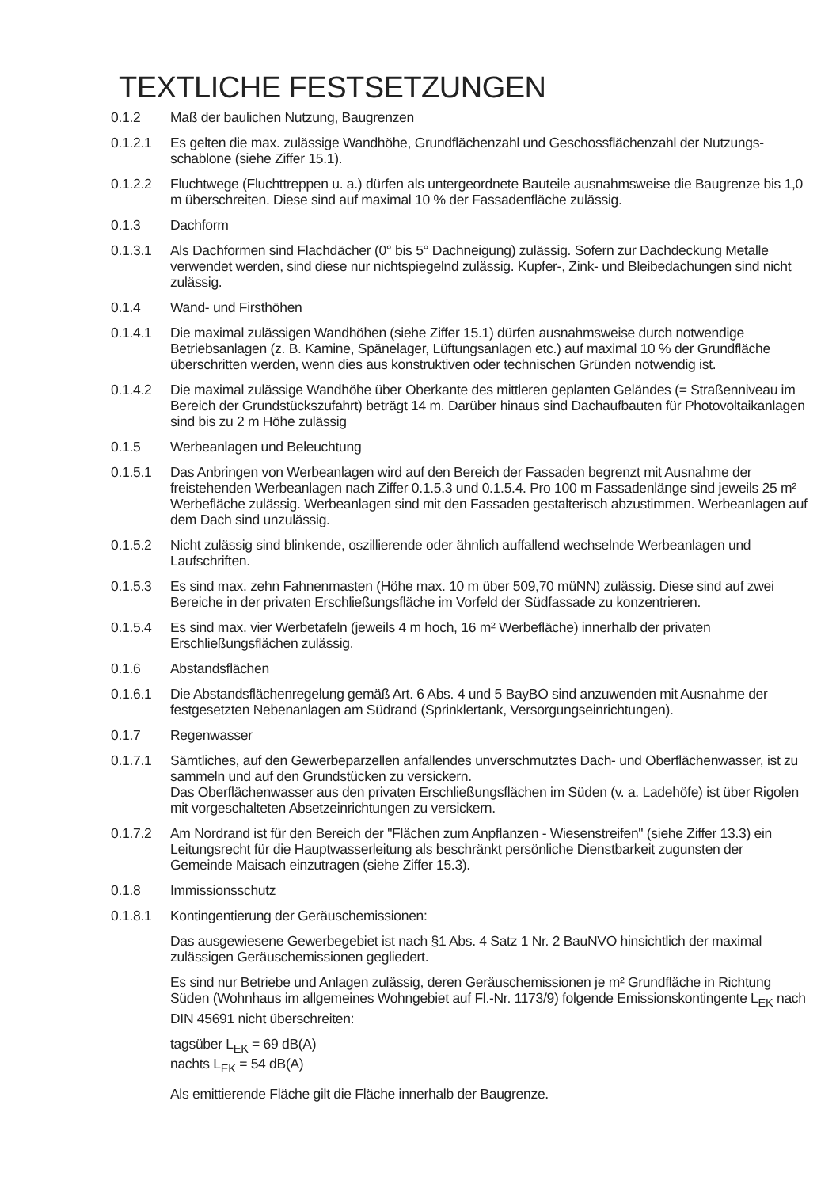TEXTLICHE FESTSETZUNGEN
0.1.2 Maß der baulichen Nutzung, Baugrenzen
0.1.2.1 Es gelten die max. zulässige Wandhöhe, Grundflächenzahl und Geschossflächenzahl der Nutzungs­schablone (siehe Ziffer 15.1).
0.1.2.2 Fluchtwege (Fluchttreppen u. a.) dürfen als untergeordnete Bauteile ausnahmsweise die Baugrenze bis 1,0 m überschreiten. Diese sind auf maximal 10 % der Fassadenfläche zulässig.
0.1.3 Dachform
0.1.3.1 Als Dachformen sind Flachdächer (0° bis 5° Dachneigung) zulässig. Sofern zur Dachdeckung Metalle verwendet werden, sind diese nur nichtspiegelnd zulässig. Kupfer-, Zink- und Bleibedachungen sind nicht zulässig.
0.1.4 Wand- und Firsthöhen
0.1.4.1 Die maximal zulässigen Wandhöhen (siehe Ziffer 15.1) dürfen ausnahmsweise durch notwendige Betriebsanlagen (z. B. Kamine, Spänelager, Lüftungsanlagen etc.) auf maximal 10 % der Grundfläche überschritten werden, wenn dies aus konstruktiven oder technischen Gründen notwendig ist.
0.1.4.2 Die maximal zulässige Wandhöhe über Oberkante des mittleren geplanten Geländes (= Straßenniveau im Bereich der Grundstückszufahrt) beträgt 14 m. Darüber hinaus sind Dachaufbauten für Photovoltaikanlagen sind bis zu 2 m Höhe zulässig
0.1.5 Werbeanlagen und Beleuchtung
0.1.5.1 Das Anbringen von Werbeanlagen wird auf den Bereich der Fassaden begrenzt mit Ausnahme der freistehenden Werbeanlagen nach Ziffer 0.1.5.3 und 0.1.5.4. Pro 100 m Fassadenlänge sind jeweils 25 m² Werbefläche zulässig. Werbeanlagen sind mit den Fassaden gestalterisch abzustimmen. Werbeanlagen auf dem Dach sind unzulässig.
0.1.5.2 Nicht zulässig sind blinkende, oszillierende oder ähnlich auffallend wechselnde Werbeanlagen und Laufschriften.
0.1.5.3 Es sind max. zehn Fahnenmasten (Höhe max. 10 m über 509,70 müNN) zulässig. Diese sind auf zwei Bereiche in der privaten Erschließungsfläche im Vorfeld der Südfassade zu konzentrieren.
0.1.5.4 Es sind max. vier Werbetafeln (jeweils 4 m hoch, 16 m² Werbefläche) innerhalb der privaten Erschließungsflächen zulässig.
0.1.6 Abstandsflächen
0.1.6.1 Die Abstandsflächenregelung gemäß Art. 6 Abs. 4 und 5 BayBO sind anzuwenden mit Ausnahme der festgesetzten Nebenanlagen am Südrand (Sprinklertank, Versorgungseinrichtungen).
0.1.7 Regenwasser
0.1.7.1 Sämtliches, auf den Gewerbeparzellen anfallendes unverschmutztes Dach- und Oberflächenwasser, ist zu sammeln und auf den Grundstücken zu versickern.
Das Oberflächenwasser aus den privaten Erschließungsflächen im Süden (v. a. Ladehöfe) ist über Rigolen mit vorgeschalteten Absetzeinrichtungen zu versickern.
0.1.7.2 Am Nordrand ist für den Bereich der "Flächen zum Anpflanzen - Wiesenstreifen" (siehe Ziffer 13.3) ein Leitungsrecht für die Hauptwasserleitung als beschränkt persönliche Dienstbarkeit zugunsten der Gemeinde Maisach einzutragen (siehe Ziffer 15.3).
0.1.8 Immissionsschutz
0.1.8.1 Kontingentierung der Geräuschemissionen:
Das ausgewiesene Gewerbegebiet ist nach §1 Abs. 4 Satz 1 Nr. 2 BauNVO hinsichtlich der maximal zulässigen Geräuschemissionen gegliedert.
Es sind nur Betriebe und Anlagen zulässig, deren Geräuschemissionen je m² Grundfläche in Richtung Süden (Wohnhaus im allgemeines Wohngebiet auf Fl.-Nr. 1173/9) folgende Emissionskontingente L<sub>EK</sub> nach DIN 45691 nicht überschreiten:
tagsüber L<sub>EK</sub> = 69 dB(A)
nachts L<sub>EK</sub> = 54 dB(A)
Als emittierende Fläche gilt die Fläche innerhalb der Baugrenze.